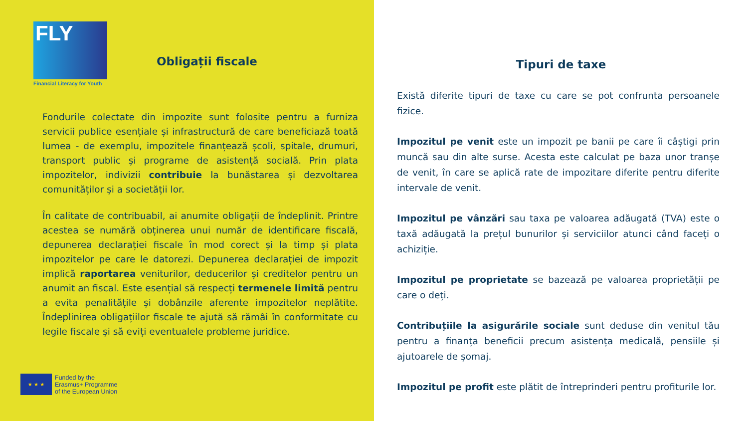FLY
Financial Literacy for Youth
Obligații fiscale
Fondurile colectate din impozite sunt folosite pentru a furniza servicii publice esențiale și infrastructură de care beneficiază toată lumea - de exemplu, impozitele finanțează școli, spitale, drumuri, transport public și programe de asistență socială. Prin plata impozitelor, indivizii contribuie la bunăstarea și dezvoltarea comunităților și a societății lor.
În calitate de contribuabil, ai anumite obligații de îndeplinit. Printre acestea se numără obținerea unui număr de identificare fiscală, depunerea declarației fiscale în mod corect și la timp și plata impozitelor pe care le datorezi. Depunerea declarației de impozit implică raportarea veniturilor, deducerilor și creditelor pentru un anumit an fiscal. Este esențial să respecți termenele limită pentru a evita penalitățile și dobânzile aferente impozitelor neplătite. Îndeplinirea obligațiilor fiscale te ajută să rămâi în conformitate cu legile fiscale și să eviți eventualele probleme juridice.
★ ★ ★
Funded by the
Erasmus+ Programme
of the European Union
Tipuri de taxe
Există diferite tipuri de taxe cu care se pot confrunta persoanele fizice.
Impozitul pe venit este un impozit pe banii pe care îi câștigi prin muncă sau din alte surse. Acesta este calculat pe baza unor tranșe de venit, în care se aplică rate de impozitare diferite pentru diferite intervale de venit.
Impozitul pe vânzări sau taxa pe valoarea adăugată (TVA) este o taxă adăugată la prețul bunurilor și serviciilor atunci când faceți o achiziție.
Impozitul pe proprietate se bazează pe valoarea proprietății pe care o deți.
Contribuțiile la asigurările sociale sunt deduse din venitul tău pentru a finanța beneficii precum asistența medicală, pensiile și ajutoarele de șomaj.
Impozitul pe profit este plătit de întreprinderi pentru profiturile lor.